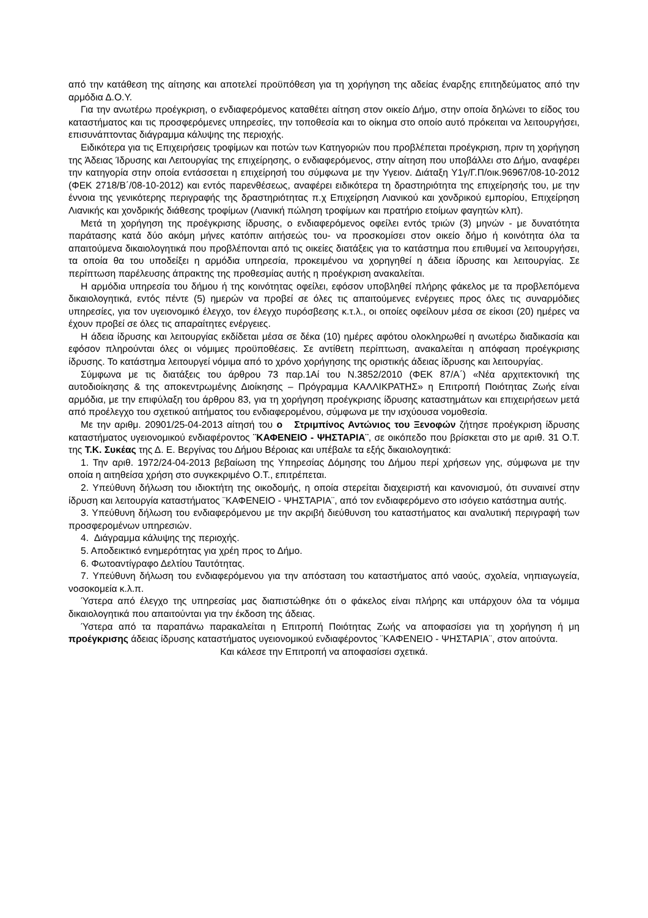από την κατάθεση της αίτησης και αποτελεί προϋπόθεση για τη χορήγηση της αδείας έναρξης επιτηδεύματος από την αρμόδια Δ.Ο.Υ.
Για την ανωτέρω προέγκριση, ο ενδιαφερόμενος καταθέτει αίτηση στον οικείο Δήμο, στην οποία δηλώνει το είδος του καταστήματος και τις προσφερόμενες υπηρεσίες, την τοποθεσία και το οίκημα στο οποίο αυτό πρόκειται να λειτουργήσει, επισυνάπτοντας διάγραμμα κάλυψης της περιοχής.
Ειδικότερα για τις Επιχειρήσεις τροφίμων και ποτών των Κατηγοριών που προβλέπεται προέγκριση, πριν τη χορήγηση της Άδειας Ίδρυσης και Λειτουργίας της επιχείρησης, ο ενδιαφερόμενος, στην αίτηση που υποβάλλει στο Δήμο, αναφέρει την κατηγορία στην οποία εντάσσεται η επιχείρησή του σύμφωνα με την Υγειον. Διάταξη Υ1γ/Γ.Π/οικ.96967/08-10-2012 (ΦΕΚ 2718/Β΄/08-10-2012) και εντός παρενθέσεως, αναφέρει ειδικότερα τη δραστηριότητα της επιχείρησής του, με την έννοια της γενικότερης περιγραφής της δραστηριότητας π.χ Επιχείρηση Λιανικού και χονδρικού εμπορίου, Επιχείρηση Λιανικής και χονδρικής διάθεσης τροφίμων (Λιανική πώληση τροφίμων και πρατήριο ετοίμων φαγητών κλπ).
Μετά τη χορήγηση της προέγκρισης ίδρυσης, ο ενδιαφερόμενος οφείλει εντός τριών (3) μηνών - με δυνατότητα παράτασης κατά δύο ακόμη μήνες κατόπιν αιτήσεώς του- να προσκομίσει στον οικείο δήμο ή κοινότητα όλα τα απαιτούμενα δικαιολογητικά που προβλέπονται από τις οικείες διατάξεις για το κατάστημα που επιθυμεί να λειτουργήσει, τα οποία θα του υποδείξει η αρμόδια υπηρεσία, προκειμένου να χορηγηθεί η άδεια ίδρυσης και λειτουργίας. Σε περίπτωση παρέλευσης άπρακτης της προθεσμίας αυτής η προέγκριση ανακαλείται.
Η αρμόδια υπηρεσία του δήμου ή της κοινότητας οφείλει, εφόσον υποβληθεί πλήρης φάκελος με τα προβλεπόμενα δικαιολογητικά, εντός πέντε (5) ημερών να προβεί σε όλες τις απαιτούμενες ενέργειες προς όλες τις συναρμόδιες υπηρεσίες, για τον υγειονομικό έλεγχο, τον έλεγχο πυρόσβεσης κ.τ.λ., οι οποίες οφείλουν μέσα σε είκοσι (20) ημέρες να έχουν προβεί σε όλες τις απαραίτητες ενέργειες.
Η άδεια ίδρυσης και λειτουργίας εκδίδεται μέσα σε δέκα (10) ημέρες αφότου ολοκληρωθεί η ανωτέρω διαδικασία και εφόσον πληρούνται όλες οι νόμιμες προϋποθέσεις. Σε αντίθετη περίπτωση, ανακαλείται η απόφαση προέγκρισης ίδρυσης. Το κατάστημα λειτουργεί νόμιμα από το χρόνο χορήγησης της οριστικής άδειας ίδρυσης και λειτουργίας.
Σύμφωνα με τις διατάξεις του άρθρου 73 παρ.1Αί του Ν.3852/2010 (ΦΕΚ 87/Α΄) «Νέα αρχιτεκτονική της αυτοδιοίκησης & της αποκεντρωμένης Διοίκησης – Πρόγραμμα ΚΑΛΛΙΚΡΑΤΗΣ» η Επιτροπή Ποιότητας Ζωής είναι αρμόδια, με την επιφύλαξη του άρθρου 83, για τη χορήγηση προέγκρισης ίδρυσης καταστημάτων και επιχειρήσεων μετά από προέλεγχο του σχετικού αιτήματος του ενδιαφερομένου, σύμφωνα με την ισχύουσα νομοθεσία.
Με την αριθμ. 20901/25-04-2013 αίτησή του ο Στριμπίνος Αντώνιος του Ξενοφών ζήτησε προέγκριση ίδρυσης καταστήματος υγειονομικού ενδιαφέροντος ¨ΚΑΦΕΝΕΙΟ - ΨΗΣΤΑΡΙΑ¨, σε οικόπεδο που βρίσκεται στο με αριθ. 31 Ο.Τ. της Τ.Κ. Συκέας της Δ. Ε. Βεργίνας του Δήμου Βέροιας και υπέβαλε τα εξής δικαιολογητικά:
1. Την αριθ. 1972/24-04-2013 βεβαίωση της Υπηρεσίας Δόμησης του Δήμου περί χρήσεων γης, σύμφωνα με την οποία η αιτηθείσα χρήση στο συγκεκριμένο Ο.Τ., επιτρέπεται.
2. Υπεύθυνη δήλωση του ιδιοκτήτη της οικοδομής, η οποία στερείται διαχειριστή και κανονισμού, ότι συναινεί στην ίδρυση και λειτουργία καταστήματος ¨ΚΑΦΕΝΕΙΟ - ΨΗΣΤΑΡΙΑ¨, από τον ενδιαφερόμενο στο ισόγειο κατάστημα αυτής.
3. Υπεύθυνη δήλωση του ενδιαφερόμενου με την ακριβή διεύθυνση του καταστήματος και αναλυτική περιγραφή των προσφερομένων υπηρεσιών.
4. Διάγραμμα κάλυψης της περιοχής.
5. Αποδεικτικό ενημερότητας για χρέη προς το Δήμο.
6. Φωτοαντίγραφο Δελτίου Ταυτότητας.
7. Υπεύθυνη δήλωση του ενδιαφερόμενου για την απόσταση του καταστήματος από ναούς, σχολεία, νηπιαγωγεία, νοσοκομεία κ.λ.π.
Ύστερα από έλεγχο της υπηρεσίας μας διαπιστώθηκε ότι ο φάκελος είναι πλήρης και υπάρχουν όλα τα νόμιμα δικαιολογητικά που απαιτούνται για την έκδοση της άδειας.
Ύστερα από τα παραπάνω παρακαλείται η Επιτροπή Ποιότητας Ζωής να αποφασίσει για τη χορήγηση ή μη προέγκρισης άδειας ίδρυσης καταστήματος υγειονομικού ενδιαφέροντος ¨ΚΑΦΕΝΕΙΟ - ΨΗΣΤΑΡΙΑ¨, στον αιτούντα.
Και κάλεσε την Επιτροπή να αποφασίσει σχετικά.